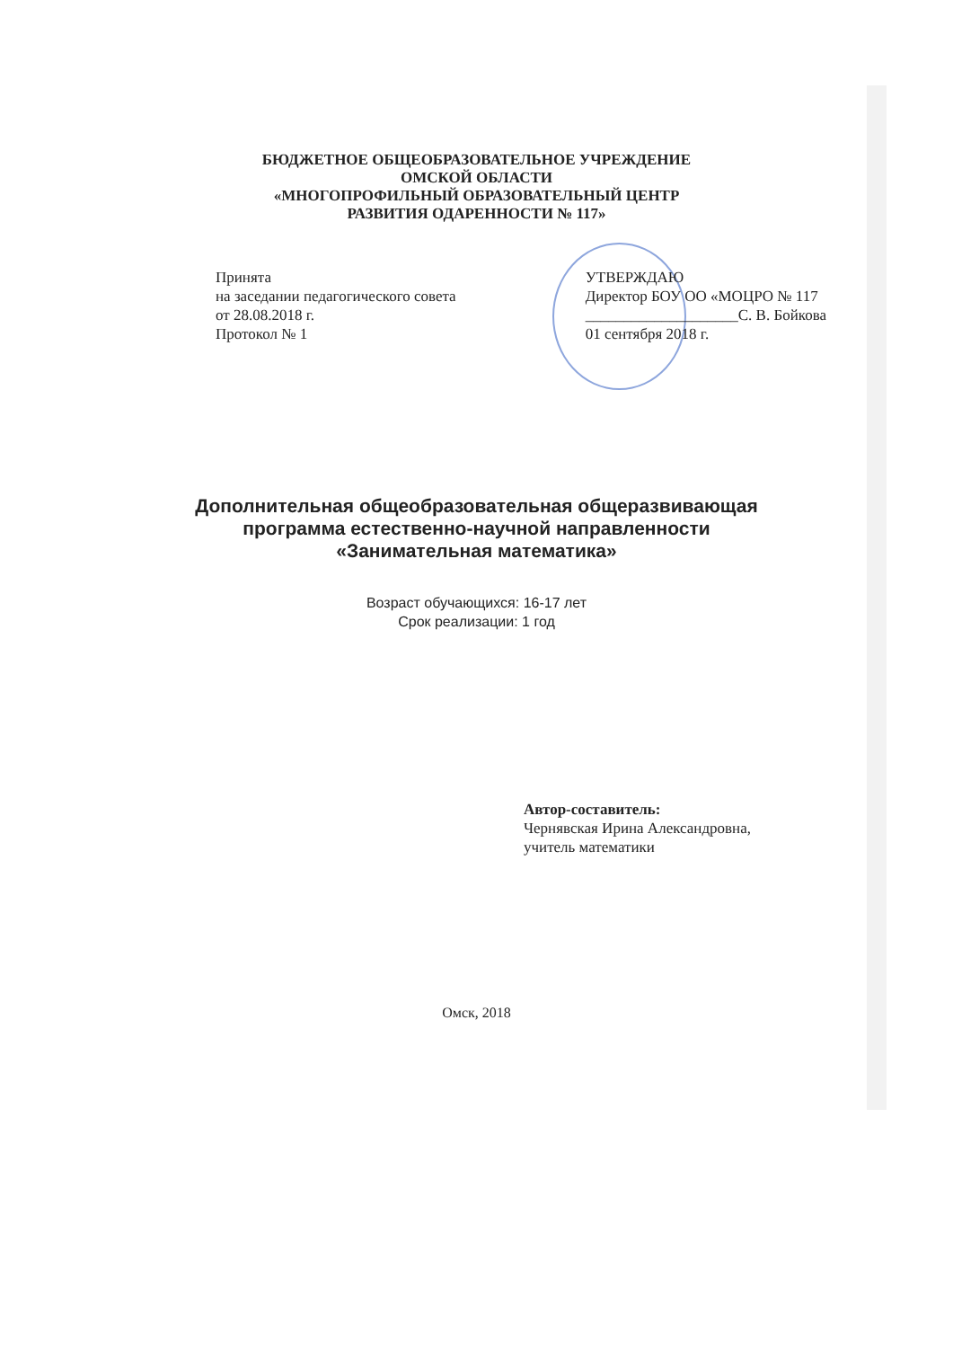БЮДЖЕТНОЕ ОБЩЕОБРАЗОВАТЕЛЬНОЕ УЧРЕЖДЕНИЕ
ОМСКОЙ ОБЛАСТИ
«МНОГОПРОФИЛЬНЫЙ ОБРАЗОВАТЕЛЬНЫЙ ЦЕНТР
РАЗВИТИЯ ОДАРЕННОСТИ № 117»
Принята
на заседании педагогического совета
от 28.08.2018 г.
Протокол № 1
УТВЕРЖДАЮ
Директор БОУ ОО «МОЦРО № 117
____________________С. В. Бойкова
01 сентября 2018 г.
Дополнительная общеобразовательная общеразвивающая
программа естественно-научной направленности
«Занимательная математика»
Возраст обучающихся: 16-17 лет
Срок реализации: 1 год
Автор-составитель:
Чернявская Ирина Александровна,
учитель математики
Омск, 2018